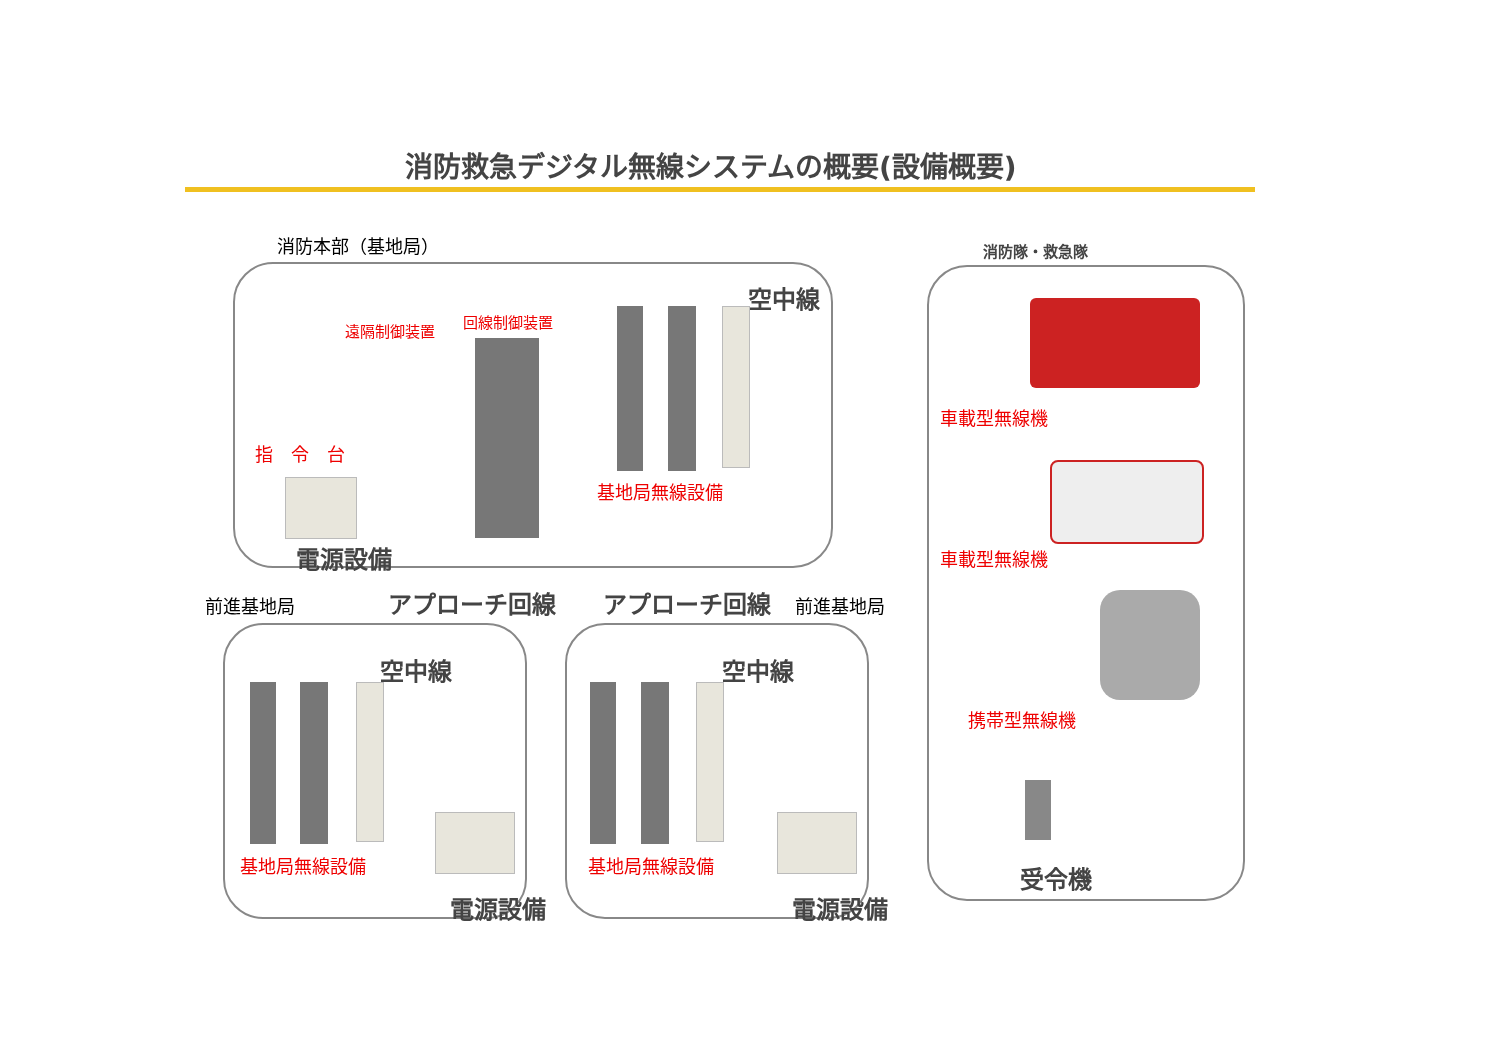消防救急デジタル無線システムの概要(設備概要)
消防本部（基地局）
遠隔制御装置
回線制御装置
空中線
指　令　台
基地局無線設備
電源設備
前進基地局 アプローチ回線 アプローチ回線 前進基地局
空中線
基地局無線設備
電源設備
空中線
基地局無線設備
電源設備
消防隊・救急隊
車載型無線機
車載型無線機
携帯型無線機
受令機